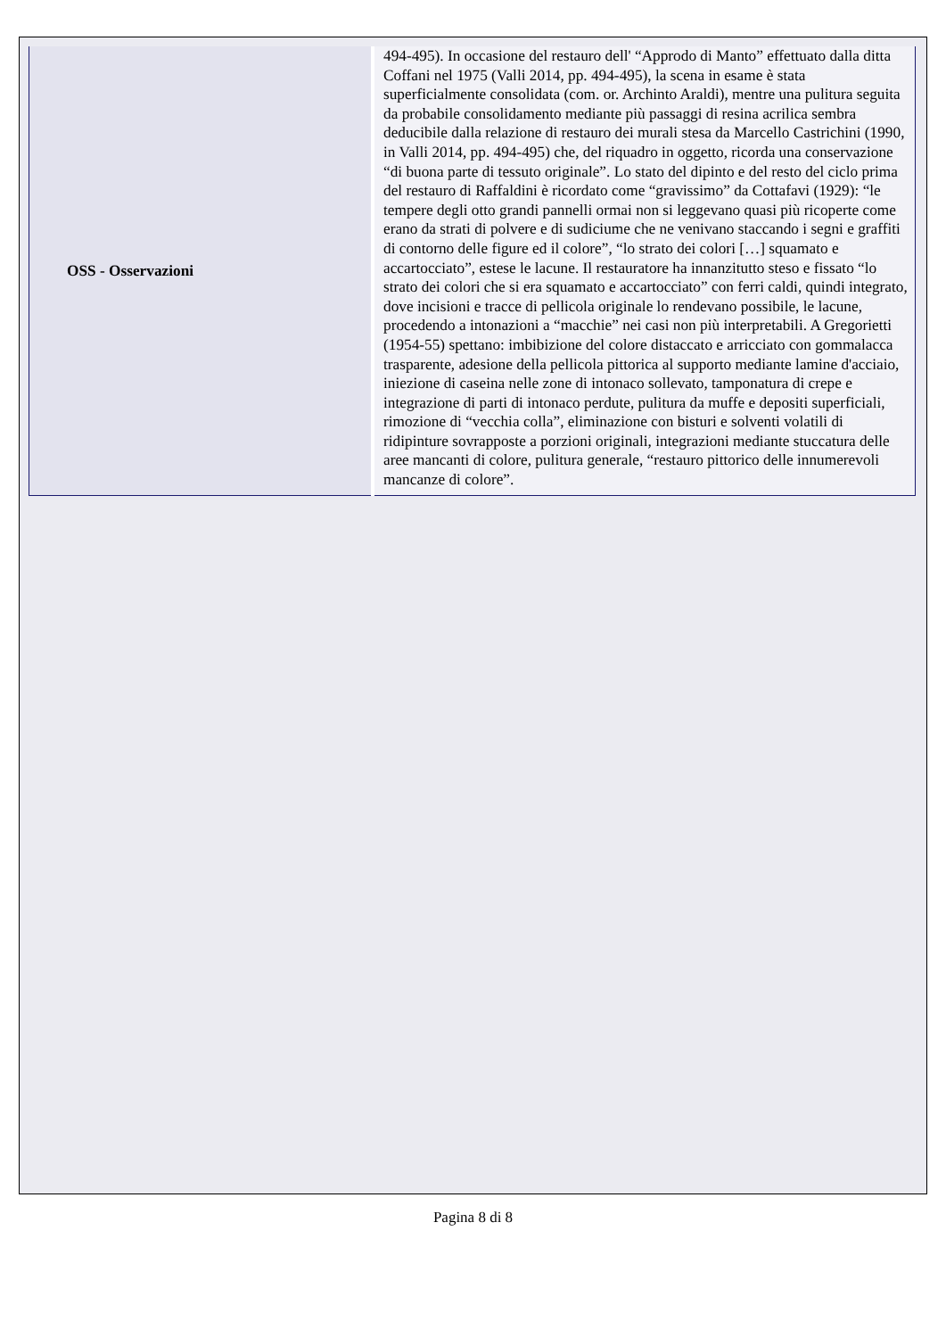| OSS - Osservazioni | 494-495). In occasione del restauro dell' “Approdo di Manto” effettuato dalla ditta Coffani nel 1975 (Valli 2014, pp. 494-495), la scena in esame è stata superficialmente consolidata (com. or. Archinto Araldi), mentre una pulitura seguita da probabile consolidamento mediante più passaggi di resina acrilica sembra deducibile dalla relazione di restauro dei murali stesa da Marcello Castrichini (1990, in Valli 2014, pp. 494-495) che, del riquadro in oggetto, ricorda una conservazione “di buona parte di tessuto originale”. Lo stato del dipinto e del resto del ciclo prima del restauro di Raffaldini è ricordato come “gravissimo” da Cottafavi (1929): “le tempere degli otto grandi pannelli ormai non si leggevano quasi più ricoperte come erano da strati di polvere e di sudiciume che ne venivano staccando i segni e graffiti di contorno delle figure ed il colore”, “lo strato dei colori […] squamato e accartocciato”, estese le lacune. Il restauratore ha innanzitutto steso e fissato “lo strato dei colori che si era squamato e accartocciato” con ferri caldi, quindi integrato, dove incisioni e tracce di pellicola originale lo rendevano possibile, le lacune, procedendo a intonazioni a “macchie” nei casi non più interpretabili. A Gregorietti (1954-55) spettano: imbibizione del colore distaccato e arricciato con gommalacca trasparente, adesione della pellicola pittorica al supporto mediante lamine d'acciaio, iniezione di caseina nelle zone di intonaco sollevato, tamponatura di crepe e integrazione di parti di intonaco perdute, pulitura da muffe e depositi superficiali, rimozione di “vecchia colla”, eliminazione con bisturi e solventi volatili di ridipinture sovrapposte a porzioni originali, integrazioni mediante stuccatura delle aree mancanti di colore, pulitura generale, “restauro pittorico delle innumerevoli mancanze di colore”. |
Pagina 8 di 8